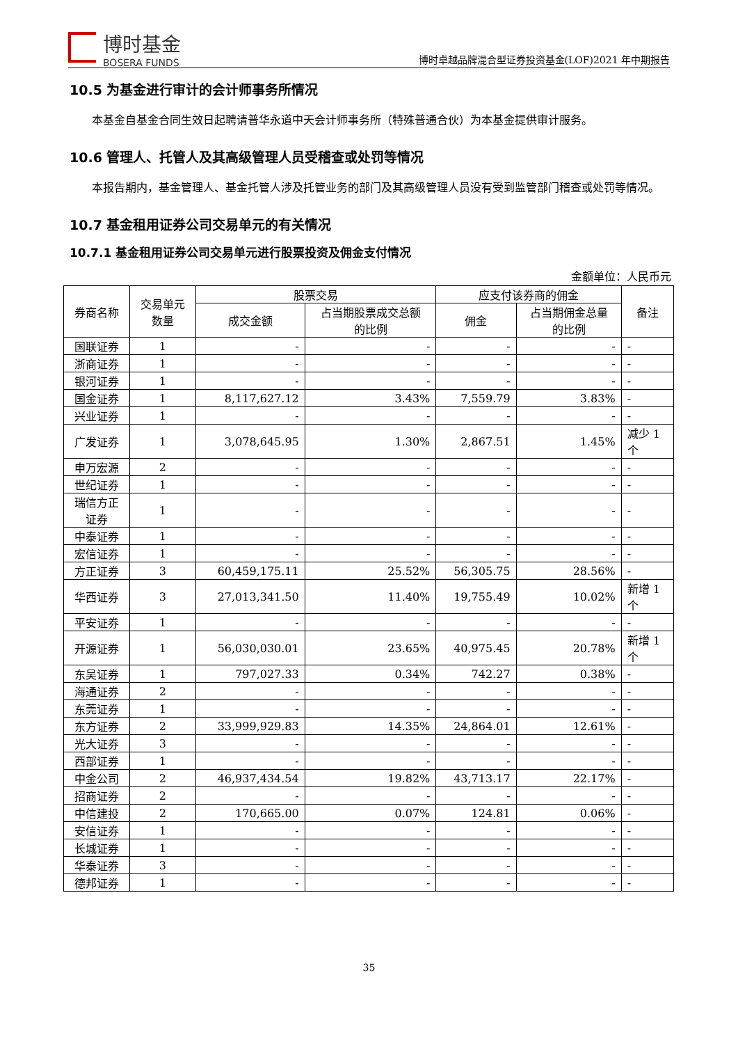博时基金
BOSERA FUNDS
博时卓越品牌混合型证券投资基金(LOF)2021 年中期报告
10.5 为基金进行审计的会计师事务所情况
本基金自基金合同生效日起聘请普华永道中天会计师事务所（特殊普通合伙）为本基金提供审计服务。
10.6 管理人、托管人及其高级管理人员受稽查或处罚等情况
本报告期内，基金管理人、基金托管人涉及托管业务的部门及其高级管理人员没有受到监管部门稽查或处罚等情况。
10.7 基金租用证券公司交易单元的有关情况
10.7.1 基金租用证券公司交易单元进行股票投资及佣金支付情况
金额单位：人民币元
| 券商名称 | 交易单元 数量 | 股票交易 | | 应支付该券商的佣金 | | 备注 |
| --- | --- | --- | --- | --- | --- | --- |
| | | 成交金额 | 占当期股票成交总额 的比例 | 佣金 | 占当期佣金总量 的比例 | |
| 国联证券 | 1 | - | - | - | - | - |
| 浙商证券 | 1 | - | - | - | - | - |
| 银河证券 | 1 | - | - | - | - | - |
| 国金证券 | 1 | 8,117,627.12 | 3.43% | 7,559.79 | 3.83% | - |
| 兴业证券 | 1 | - | - | - | - | - |
| 广发证券 | 1 | 3,078,645.95 | 1.30% | 2,867.51 | 1.45% | 减少 1 个 |
| 申万宏源 | 2 | - | - | - | - | - |
| 世纪证券 | 1 | - | - | - | - | - |
| 瑞信方正 证券 | 1 | - | - | - | - | - |
| 中泰证券 | 1 | - | - | - | - | - |
| 宏信证券 | 1 | - | - | - | - | - |
| 方正证券 | 3 | 60,459,175.11 | 25.52% | 56,305.75 | 28.56% | - |
| 华西证券 | 3 | 27,013,341.50 | 11.40% | 19,755.49 | 10.02% | 新增 1 个 |
| 平安证券 | 1 | - | - | - | - | - |
| 开源证券 | 1 | 56,030,030.01 | 23.65% | 40,975.45 | 20.78% | 新增 1 个 |
| 东吴证券 | 1 | 797,027.33 | 0.34% | 742.27 | 0.38% | - |
| 海通证券 | 2 | - | - | - | - | - |
| 东莞证券 | 1 | - | - | - | - | - |
| 东方证券 | 2 | 33,999,929.83 | 14.35% | 24,864.01 | 12.61% | - |
| 光大证券 | 3 | - | - | - | - | - |
| 西部证券 | 1 | - | - | - | - | - |
| 中金公司 | 2 | 46,937,434.54 | 19.82% | 43,713.17 | 22.17% | - |
| 招商证券 | 2 | - | - | - | - | - |
| 中信建投 | 2 | 170,665.00 | 0.07% | 124.81 | 0.06% | - |
| 安信证券 | 1 | - | - | - | - | - |
| 长城证券 | 1 | - | - | - | - | - |
| 华泰证券 | 3 | - | - | - | - | - |
| 德邦证券 | 1 | - | - | - | - | - |
35